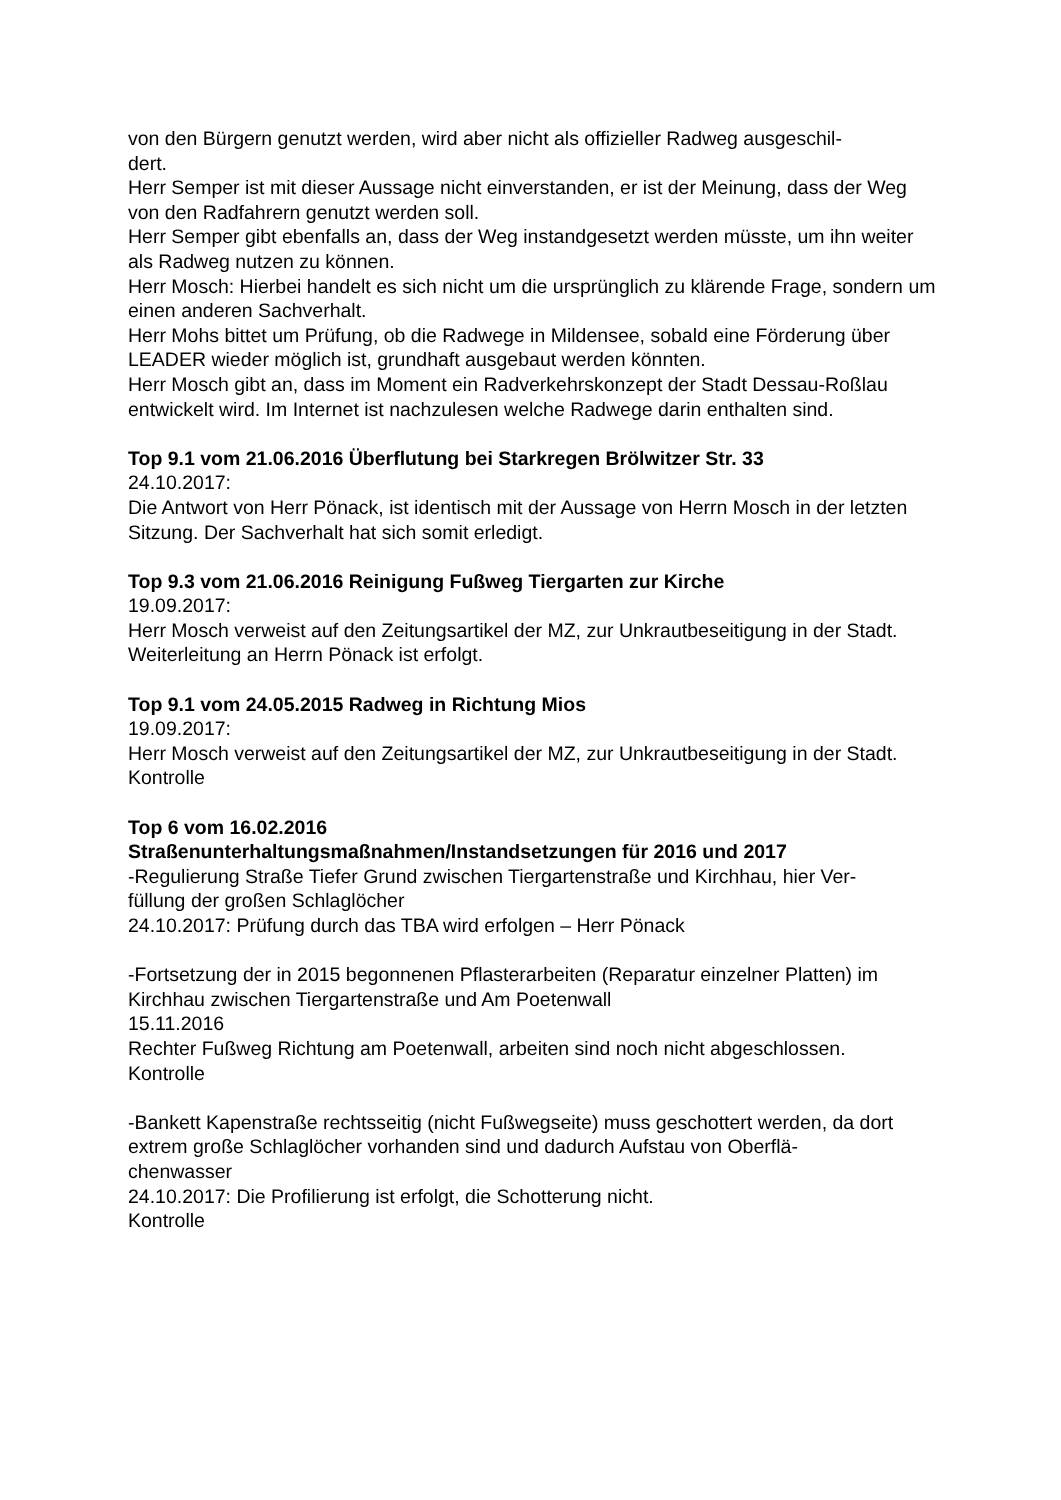von den Bürgern genutzt werden, wird aber nicht als offizieller Radweg ausgeschil-
dert.
Herr Semper ist mit dieser Aussage nicht einverstanden, er ist der Meinung, dass der Weg von den Radfahrern genutzt werden soll.
Herr Semper gibt ebenfalls an, dass der Weg instandgesetzt werden müsste, um ihn weiter als Radweg nutzen zu können.
Herr Mosch: Hierbei handelt es sich nicht um die ursprünglich zu klärende Frage, sondern um einen anderen Sachverhalt.
Herr Mohs bittet um Prüfung, ob die Radwege in Mildensee, sobald eine Förderung über LEADER wieder möglich ist, grundhaft ausgebaut werden könnten.
Herr Mosch gibt an, dass im Moment ein Radverkehrskonzept der Stadt Dessau-Roßlau entwickelt wird. Im Internet ist nachzulesen welche Radwege darin enthalten sind.
Top 9.1 vom 21.06.2016 Überflutung bei Starkregen Brölwitzer Str. 33
24.10.2017:
Die Antwort von Herr Pönack, ist identisch mit der Aussage von Herrn Mosch in der letzten Sitzung. Der Sachverhalt hat sich somit erledigt.
Top 9.3 vom 21.06.2016 Reinigung Fußweg Tiergarten zur Kirche
19.09.2017:
Herr Mosch verweist auf den Zeitungsartikel der MZ, zur Unkrautbeseitigung in der Stadt.
Weiterleitung an Herrn Pönack ist erfolgt.
Top 9.1 vom 24.05.2015 Radweg in Richtung Mios
19.09.2017:
Herr Mosch verweist auf den Zeitungsartikel der MZ, zur Unkrautbeseitigung in der Stadt.
Kontrolle
Top 6 vom 16.02.2016
Straßenunterhaltungsmaßnahmen/Instandsetzungen für 2016 und 2017
-Regulierung Straße Tiefer Grund zwischen Tiergartenstraße und Kirchhau, hier Ver-
füllung der großen Schlaglöcher
24.10.2017: Prüfung durch das TBA wird erfolgen – Herr Pönack
-Fortsetzung der in 2015 begonnenen Pflasterarbeiten (Reparatur einzelner Platten) im Kirchhau zwischen Tiergartenstraße und Am Poetenwall
15.11.2016
Rechter Fußweg Richtung am Poetenwall, arbeiten sind noch nicht abgeschlossen.
Kontrolle
-Bankett Kapenstraße rechtsseitig (nicht Fußwegseite) muss geschottert werden, da dort extrem große Schlaglöcher vorhanden sind und dadurch Aufstau von Oberflä-
chenwasser
24.10.2017: Die Profilierung ist erfolgt, die Schotterung nicht.
Kontrolle